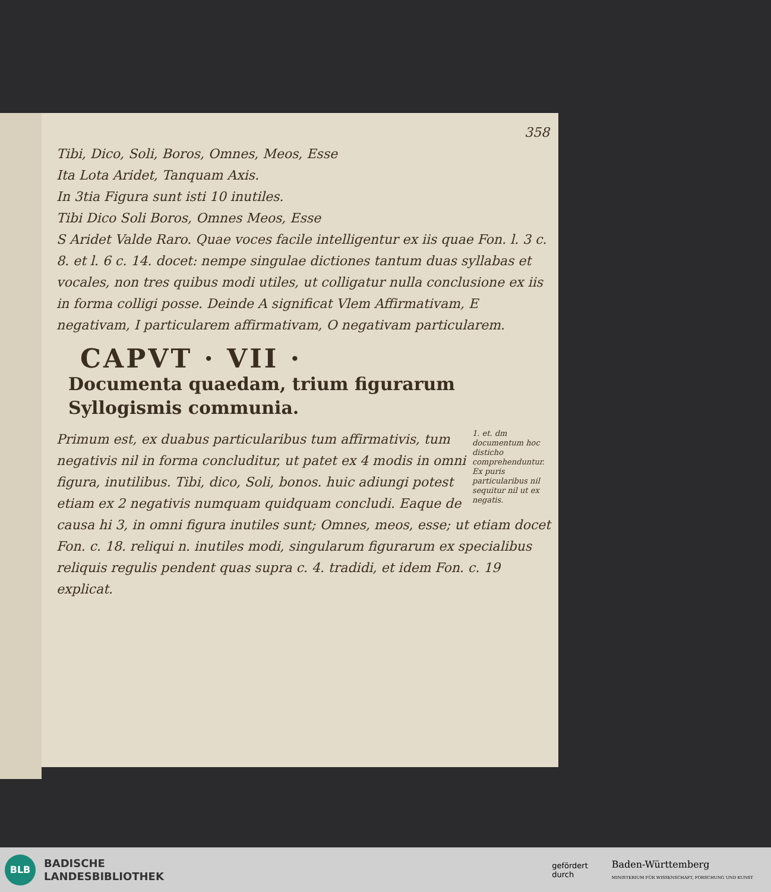358
Tibi, Dico, Soli, Boros, Omnes, Meos, Esse
Ita Lota Aridet, Tanquam Axis.
In 3tia Figura sunt isti 10 inutiles.
Tibi Dico Soli Boros, Omnes Meos, Esse
S Aridet Valde Raro. Quae voces facile intelligentur ex iis quae Fon. l. 3 c. 8. et l. 6 c. 14. docet: nempe singulae dictiones tantum duas syllabas et vocales, non tres quibus modi utiles, ut colligatur nulla conclusione ex iis in forma colligi posse. Deinde A significat Vlem Affirmativam, E negativam, I particularem affirmativam, O negativam particularem.
CAPVT · VII ·
Documenta quaedam, trium figurarum Syllogismis communia.
1. et. dm documentum hoc disticho comprehenduntur. Ex puris particularibus nil sequitur nil ut ex negatis. Primum est, ex duabus particularibus tum affirmativis, tum negativis nil in forma concluditur, ut patet ex 4 modis in omni figura, inutilibus. Tibi, dico, Soli, bonos. huic adiungi potest etiam ex 2 negativis numquam quidquam concludi. Eaque de causa hi 3, in omni figura inutiles sunt; Omnes, meos, esse; ut etiam docet Fon. c. 18. reliqui n. inutiles modi, singularum figurarum ex specialibus reliquis regulis pendent quas supra c. 4. tradidi, et idem Fon. c. 19 explicat.
BLB
BADISCHE
LANDESBIBLIOTHEK
gefördert
durch Baden-Württemberg
MINISTERIUM FÜR WISSENSCHAFT, FORSCHUNG UND KUNST